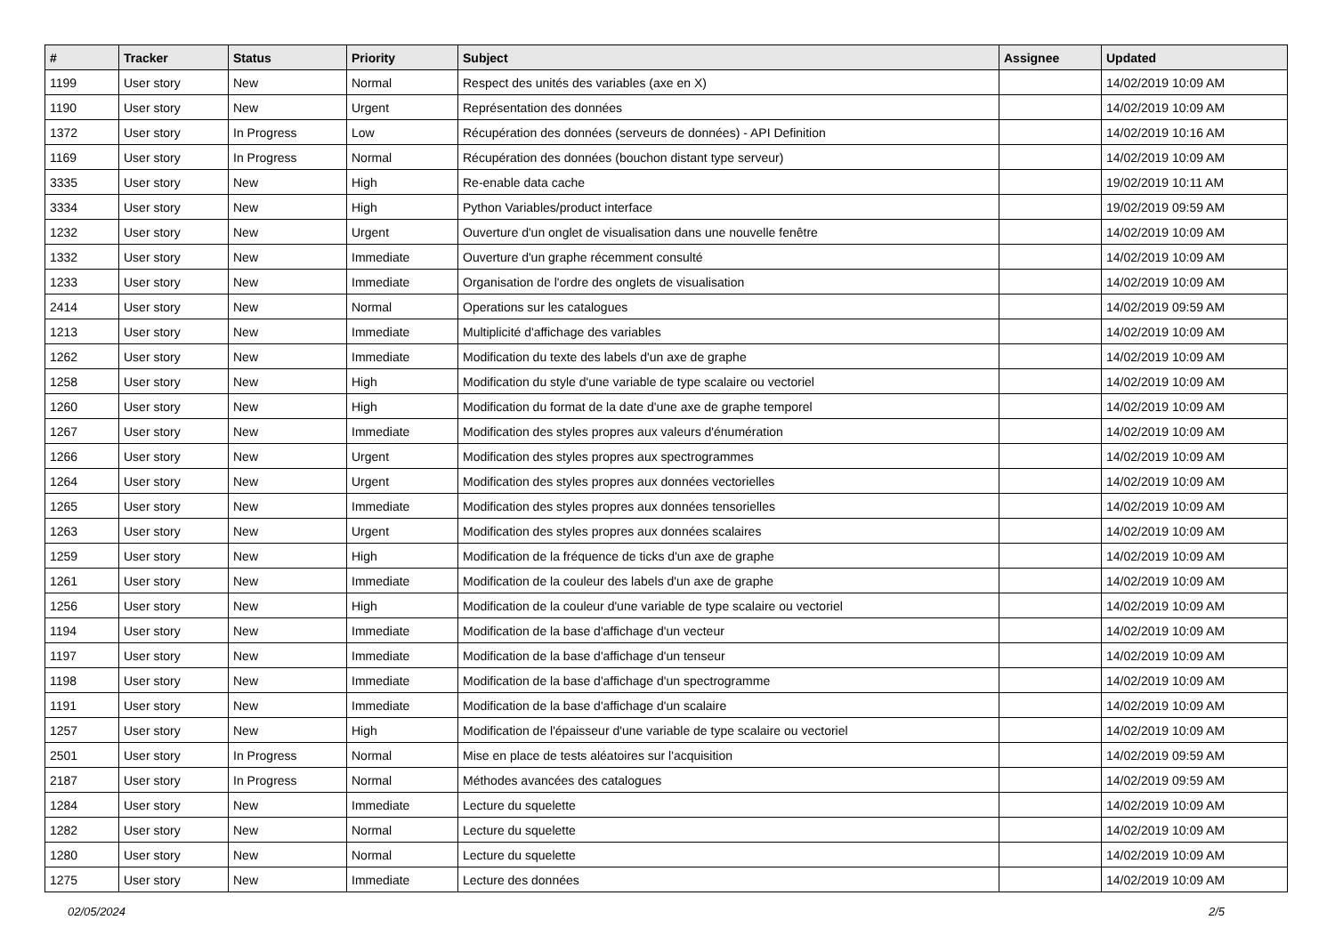| # | Tracker | Status | Priority | Subject | Assignee | Updated |
| --- | --- | --- | --- | --- | --- | --- |
| 1199 | User story | New | Normal | Respect des unités des variables (axe en X) | | 14/02/2019 10:09 AM |
| 1190 | User story | New | Urgent | Représentation des données | | 14/02/2019 10:09 AM |
| 1372 | User story | In Progress | Low | Récupération des données (serveurs de données) - API Definition | | 14/02/2019 10:16 AM |
| 1169 | User story | In Progress | Normal | Récupération des données (bouchon distant type serveur) | | 14/02/2019 10:09 AM |
| 3335 | User story | New | High | Re-enable data cache | | 19/02/2019 10:11 AM |
| 3334 | User story | New | High | Python Variables/product interface | | 19/02/2019 09:59 AM |
| 1232 | User story | New | Urgent | Ouverture d'un onglet de visualisation dans une nouvelle fenêtre | | 14/02/2019 10:09 AM |
| 1332 | User story | New | Immediate | Ouverture d'un graphe récemment consulté | | 14/02/2019 10:09 AM |
| 1233 | User story | New | Immediate | Organisation de l'ordre des onglets de visualisation | | 14/02/2019 10:09 AM |
| 2414 | User story | New | Normal | Operations sur les catalogues | | 14/02/2019 09:59 AM |
| 1213 | User story | New | Immediate | Multiplicité d'affichage des variables | | 14/02/2019 10:09 AM |
| 1262 | User story | New | Immediate | Modification du texte des labels d'un axe de graphe | | 14/02/2019 10:09 AM |
| 1258 | User story | New | High | Modification du style d'une variable de type scalaire ou vectoriel | | 14/02/2019 10:09 AM |
| 1260 | User story | New | High | Modification du format de la date d'une axe de graphe temporel | | 14/02/2019 10:09 AM |
| 1267 | User story | New | Immediate | Modification des styles propres aux valeurs d'énumération | | 14/02/2019 10:09 AM |
| 1266 | User story | New | Urgent | Modification des styles propres aux spectrogrammes | | 14/02/2019 10:09 AM |
| 1264 | User story | New | Urgent | Modification des styles propres aux données vectorielles | | 14/02/2019 10:09 AM |
| 1265 | User story | New | Immediate | Modification des styles propres aux données tensorielles | | 14/02/2019 10:09 AM |
| 1263 | User story | New | Urgent | Modification des styles propres aux données scalaires | | 14/02/2019 10:09 AM |
| 1259 | User story | New | High | Modification de la fréquence de ticks d'un axe de graphe | | 14/02/2019 10:09 AM |
| 1261 | User story | New | Immediate | Modification de la couleur des labels d'un axe de graphe | | 14/02/2019 10:09 AM |
| 1256 | User story | New | High | Modification de la couleur d'une variable de type scalaire ou vectoriel | | 14/02/2019 10:09 AM |
| 1194 | User story | New | Immediate | Modification de la base d'affichage d'un vecteur | | 14/02/2019 10:09 AM |
| 1197 | User story | New | Immediate | Modification de la base d'affichage d'un tenseur | | 14/02/2019 10:09 AM |
| 1198 | User story | New | Immediate | Modification de la base d'affichage d'un spectrogramme | | 14/02/2019 10:09 AM |
| 1191 | User story | New | Immediate | Modification de la base d'affichage d'un scalaire | | 14/02/2019 10:09 AM |
| 1257 | User story | New | High | Modification de l'épaisseur d'une variable de type scalaire ou vectoriel | | 14/02/2019 10:09 AM |
| 2501 | User story | In Progress | Normal | Mise en place de tests aléatoires sur l'acquisition | | 14/02/2019 09:59 AM |
| 2187 | User story | In Progress | Normal | Méthodes avancées des catalogues | | 14/02/2019 09:59 AM |
| 1284 | User story | New | Immediate | Lecture du squelette | | 14/02/2019 10:09 AM |
| 1282 | User story | New | Normal | Lecture du squelette | | 14/02/2019 10:09 AM |
| 1280 | User story | New | Normal | Lecture du squelette | | 14/02/2019 10:09 AM |
| 1275 | User story | New | Immediate | Lecture des données | | 14/02/2019 10:09 AM |
02/05/2024 2/5